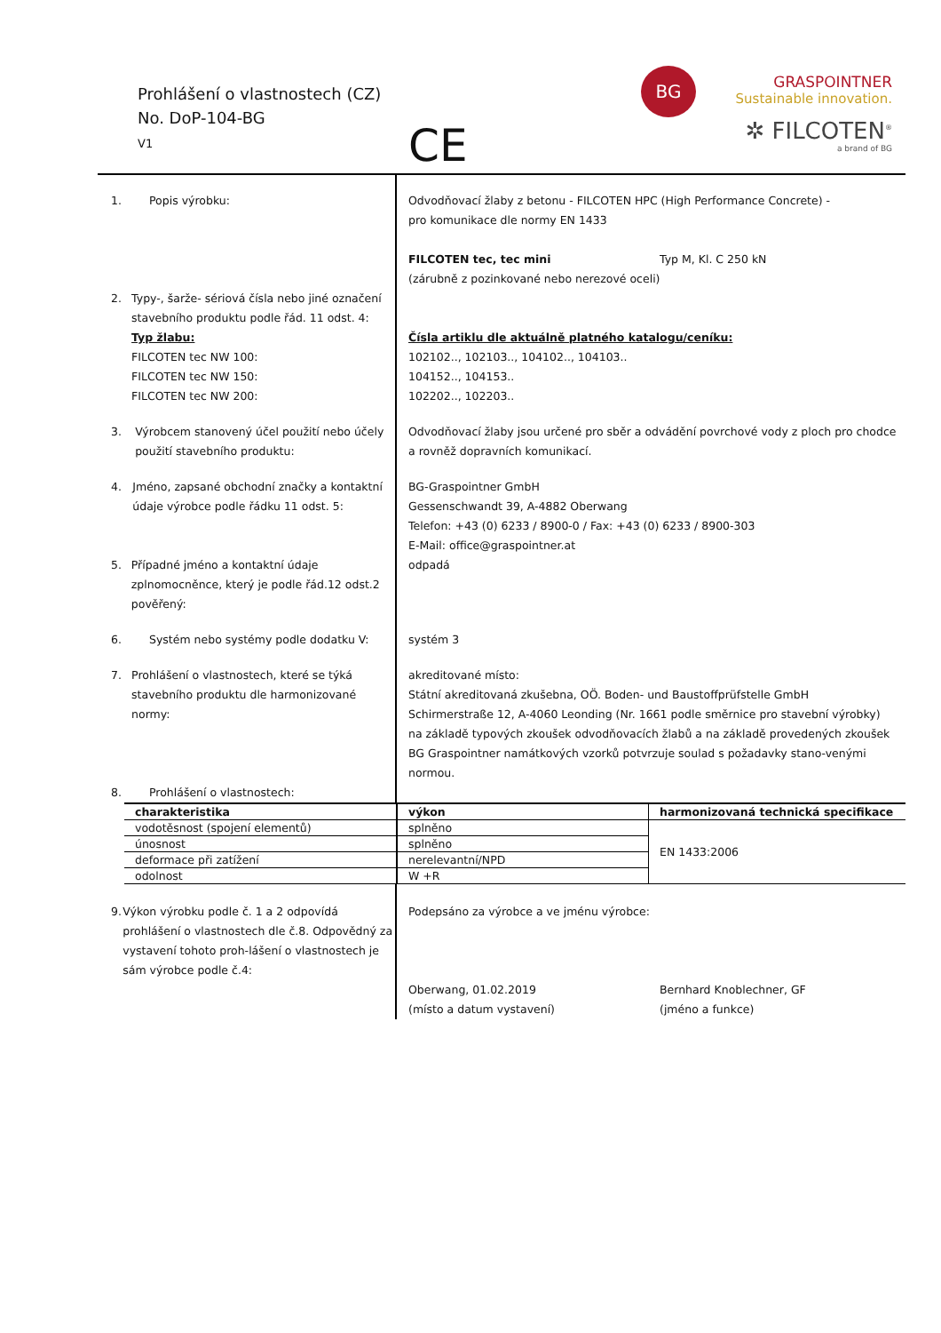Prohlášení o vlastnostech (CZ)
No. DoP-104-BG
V1
CE
BG
GRASPOINTNER
Sustainable innovation.
✲ FILCOTEN<sup>®</sup>
a brand of BG
1. Popis výrobku: Odvodňovací žlaby z betonu - FILCOTEN HPC (High Performance Concrete) -
pro komunikace dle normy EN 1433
FILCOTEN tec, tec mini Typ M, Kl. C 250 kN
(zárubně z pozinkované nebo nerezové oceli)
2. Typy-, šarže- sériová čísla nebo jiné označení stavebního produktu podle řád. 11 odst. 4:
Typ žlabu:
FILCOTEN tec NW 100:
FILCOTEN tec NW 150:
FILCOTEN tec NW 200:
Čísla artiklu dle aktuálně platného katalogu/ceníku:
102102.., 102103.., 104102.., 104103..
104152.., 104153..
102202.., 102203..
3. Výrobcem stanovený účel použití nebo účely použití stavebního produktu:
Odvodňovací žlaby jsou určené pro sběr a odvádění povrchové vody z ploch pro chodce a rovněž dopravních komunikací.
4. Jméno, zapsané obchodní značky a kontaktní údaje výrobce podle řádku 11 odst. 5:
BG-Graspointner GmbH
Gessenschwandt 39, A-4882 Oberwang
Telefon: +43 (0) 6233 / 8900-0 / Fax: +43 (0) 6233 / 8900-303
E-Mail: office@graspointner.at
5. Případné jméno a kontaktní údaje zplnomocněnce, který je podle řád.12 odst.2 pověřený:
odpadá
6. Systém nebo systémy podle dodatku V: systém 3
7. Prohlášení o vlastnostech, které se týká stavebního produktu dle harmonizované normy:
akreditované místo:
Státní akreditovaná zkušebna, OÖ. Boden- und Baustoffprüfstelle GmbH
Schirmerstraße 12, A-4060 Leonding (Nr. 1661 podle směrnice pro stavební výrobky)
na základě typových zkoušek odvodňovacích žlabů a na základě provedených zkoušek BG Graspointner namátkových vzorků potvrzuje soulad s požadavky stano-venými normou.
8. Prohlášení o vlastnostech:
| charakteristika | výkon | harmonizovaná technická specifikace |
| --- | --- | --- |
| vodotěsnost (spojení elementů) | splněno | EN 1433:2006 |
| únosnost | splněno | |
| deformace při zatížení | nerelevantní/NPD | |
| odolnost | W +R | |
9. Výkon výrobku podle č. 1 a 2 odpovídá prohlášení o vlastnostech dle č.8. Odpovědný za vystavení tohoto proh-lášení o vlastnostech je sám výrobce podle č.4:
Podepsáno za výrobce a ve jménu výrobce:
Oberwang, 01.02.2019
(místo a datum vystavení) Bernhard Knoblechner, GF
(jméno a funkce)